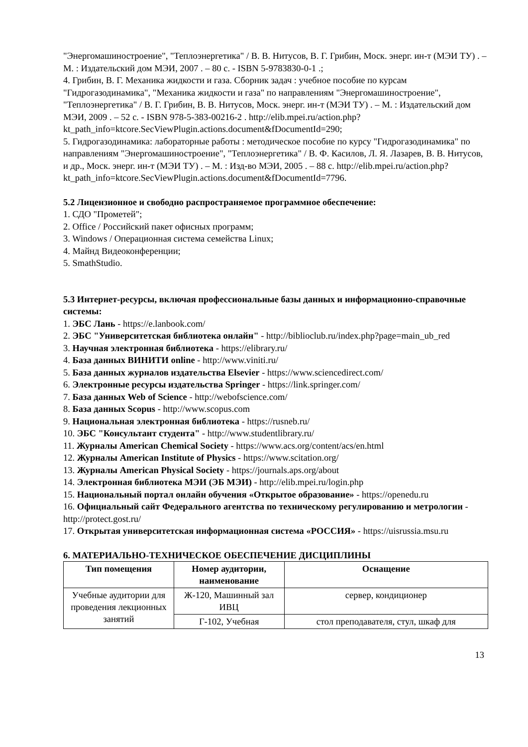"Энергомашиностроение", "Теплоэнергетика" / В. В. Нитусов, В. Г. Грибин, Моск. энерг. ин-т (МЭИ ТУ) . – М. : Издательский дом МЭИ, 2007 . – 80 с. - ISBN 5-9783830-0-1 .;
4. Грибин, В. Г. Механика жидкости и газа. Сборник задач : учебное пособие по курсам "Гидрогазодинамика", "Механика жидкости и газа" по направлениям "Энергомашиностроение", "Теплоэнергетика" / В. Г. Грибин, В. В. Нитусов, Моск. энерг. ин-т (МЭИ ТУ) . – М. : Издательский дом МЭИ, 2009 . – 52 с. - ISBN 978-5-383-00216-2 . http://elib.mpei.ru/action.php?kt_path_info=ktcore.SecViewPlugin.actions.document&fDocumentId=290;
5. Гидрогазодинамика: лабораторные работы : методическое пособие по курсу "Гидрогазодинамика" по направлениям "Энергомашиностроение", "Теплоэнергетика" / В. Ф. Касилов, Л. Я. Лазарев, В. В. Нитусов, и др., Моск. энерг. ин-т (МЭИ ТУ) . – М. : Изд-во МЭИ, 2005 . – 88 с. http://elib.mpei.ru/action.php?kt_path_info=ktcore.SecViewPlugin.actions.document&fDocumentId=7796.
5.2 Лицензионное и свободно распространяемое программное обеспечение:
1. СДО "Прометей";
2. Office / Российский пакет офисных программ;
3. Windows / Операционная система семейства Linux;
4. Майнд Видеоконференции;
5. SmathStudio.
5.3 Интернет-ресурсы, включая профессиональные базы данных и информационно-справочные системы:
1. ЭБС Лань - https://e.lanbook.com/
2. ЭБС "Университетская библиотека онлайн" - http://biblioclub.ru/index.php?page=main_ub_red
3. Научная электронная библиотека - https://elibrary.ru/
4. База данных ВИНИТИ online - http://www.viniti.ru/
5. База данных журналов издательства Elsevier - https://www.sciencedirect.com/
6. Электронные ресурсы издательства Springer - https://link.springer.com/
7. База данных Web of Science - http://webofscience.com/
8. База данных Scopus - http://www.scopus.com
9. Национальная электронная библиотека - https://rusneb.ru/
10. ЭБС "Консультант студента" - http://www.studentlibrary.ru/
11. Журналы American Chemical Society - https://www.acs.org/content/acs/en.html
12. Журналы American Institute of Physics - https://www.scitation.org/
13. Журналы American Physical Society - https://journals.aps.org/about
14. Электронная библиотека МЭИ (ЭБ МЭИ) - http://elib.mpei.ru/login.php
15. Национальный портал онлайн обучения «Открытое образование» - https://openedu.ru
16. Официальный сайт Федерального агентства по техническому регулированию и метрологии - http://protect.gost.ru/
17. Открытая университетская информационная система «РОССИЯ» - https://uisrussia.msu.ru
6. МАТЕРИАЛЬНО-ТЕХНИЧЕСКОЕ ОБЕСПЕЧЕНИЕ ДИСЦИПЛИНЫ
| Тип помещения | Номер аудитории, наименование | Оснащение |
| --- | --- | --- |
| Учебные аудитории для проведения лекционных занятий | Ж-120, Машинный зал ИВЦ | сервер, кондиционер |
| | Г-102, Учебная | стол преподавателя, стул, шкаф для |
13